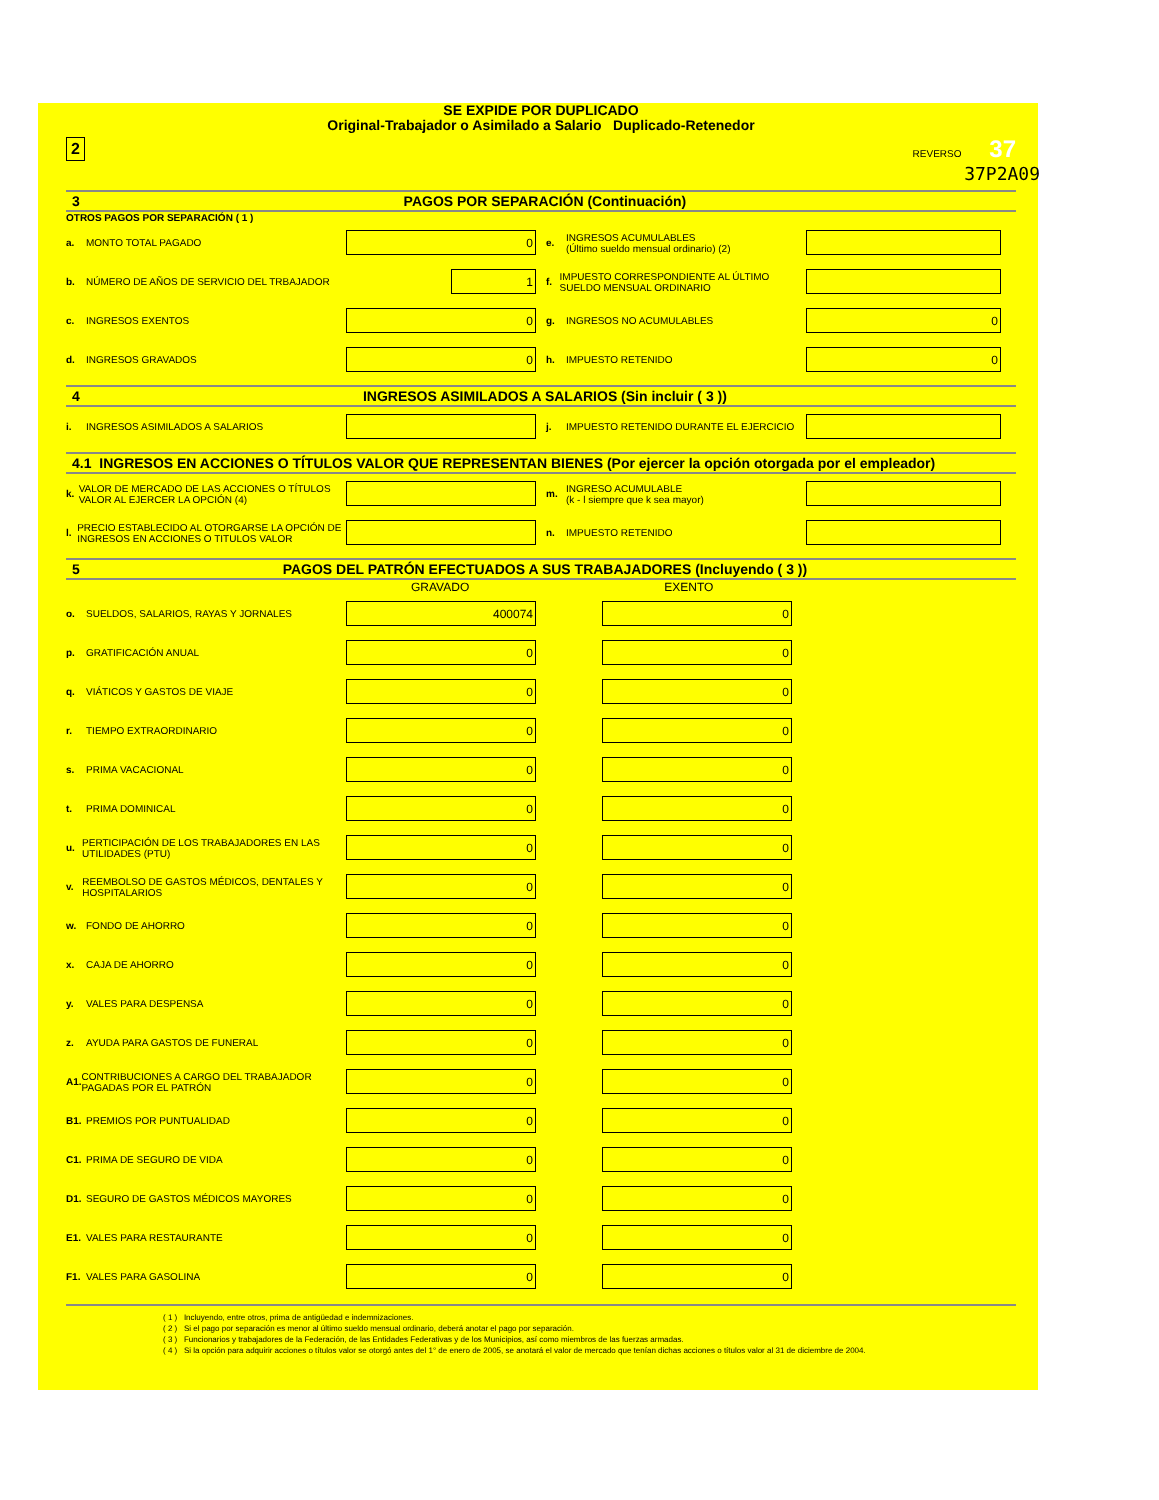SE EXPIDE POR DUPLICADO
Original-Trabajador o Asimilado a Salario Duplicado-Retenedor
2 REVERSO 37
37P2A09
3 PAGOS POR SEPARACIÓN (Continuación)
OTROS PAGOS POR SEPARACIÓN ( 1 )
a. MONTO TOTAL PAGADO
0
e. INGRESOS ACUMULABLES
(Último sueldo mensual ordinario) (2)
b. NÚMERO DE AÑOS DE SERVICIO DEL TRBAJADOR
1
f. IMPUESTO CORRESPONDIENTE AL ÚLTIMO SUELDO MENSUAL ORDINARIO
c. INGRESOS EXENTOS
0
g. INGRESOS NO ACUMULABLES
0
d. INGRESOS GRAVADOS
0
h. IMPUESTO RETENIDO
0
4 INGRESOS ASIMILADOS A SALARIOS (Sin incluir ( 3 ))
i. INGRESOS ASIMILADOS A SALARIOS j. IMPUESTO RETENIDO DURANTE EL EJERCICIO
4.1 INGRESOS EN ACCIONES O TÍTULOS VALOR QUE REPRESENTAN BIENES (Por ejercer la opción otorgada por el empleador)
k. VALOR DE MERCADO DE LAS ACCIONES O TÍTULOS VALOR AL EJERCER LA OPCIÓN (4)
m. INGRESO ACUMULABLE
(k - l siempre que k sea mayor)
l. PRECIO ESTABLECIDO AL OTORGARSE LA OPCIÓN DE INGRESOS EN ACCIONES O TITULOS VALOR
n. IMPUESTO RETENIDO
5 PAGOS DEL PATRÓN EFECTUADOS A SUS TRABAJADORES (Incluyendo ( 3 ))
GRAVADO EXENTO
o. SUELDOS, SALARIOS, RAYAS Y JORNALES
400074 0
p. GRATIFICACIÓN ANUAL
0 0
q. VIÁTICOS Y GASTOS DE VIAJE
0 0
r. TIEMPO EXTRAORDINARIO
0 0
s. PRIMA VACACIONAL
0 0
t. PRIMA DOMINICAL
0 0
u. PERTICIPACIÓN DE LOS TRABAJADORES EN LAS UTILIDADES (PTU)
0 0
v. REEMBOLSO DE GASTOS MÉDICOS, DENTALES Y HOSPITALARIOS
0 0
w. FONDO DE AHORRO
0 0
x. CAJA DE AHORRO
0 0
y. VALES PARA DESPENSA
0 0
z. AYUDA PARA GASTOS DE FUNERAL
0 0
A1. CONTRIBUCIONES A CARGO DEL TRABAJADOR PAGADAS POR EL PATRÓN
0 0
B1. PREMIOS POR PUNTUALIDAD
0 0
C1. PRIMA DE SEGURO DE VIDA
0 0
D1. SEGURO DE GASTOS MÉDICOS MAYORES
0 0
E1. VALES PARA RESTAURANTE
0 0
F1. VALES PARA GASOLINA
0 0
( 1 ) Incluyendo, entre otros, prima de antigüedad e indemnizaciones.
( 2 ) Si el pago por separación es menor al último sueldo mensual ordinario, deberá anotar el pago por separación.
( 3 ) Funcionarios y trabajadores de la Federación, de las Entidades Federativas y de los Municipios, así como miembros de las fuerzas armadas.
( 4 ) Si la opción para adquirir acciones o títulos valor se otorgó antes del 1° de enero de 2005, se anotará el valor de mercado que tenían dichas acciones o títulos valor al 31 de diciembre de 2004.